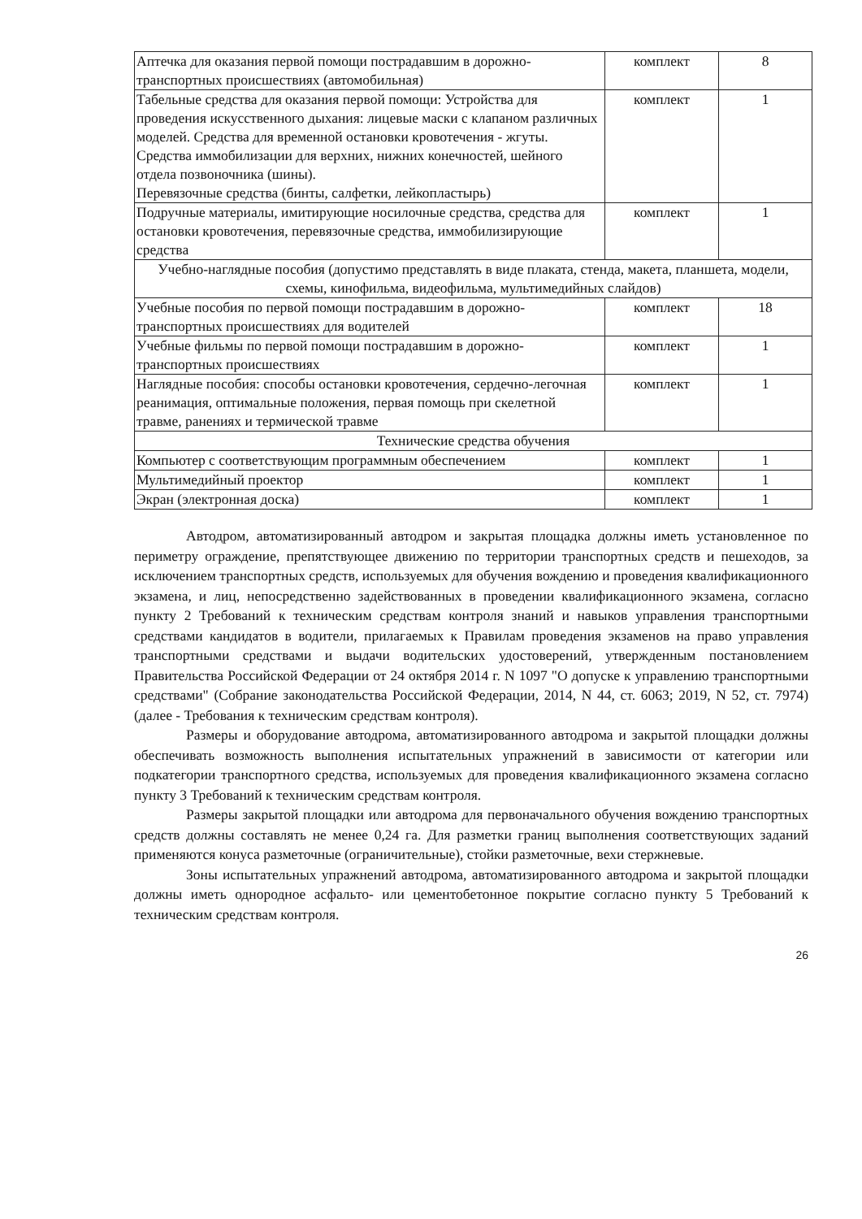| Аптечка для оказания первой помощи пострадавшим в дорожно-транспортных происшествиях (автомобильная) | комплект | 8 |
| Табельные средства для оказания первой помощи: Устройства для проведения искусственного дыхания: лицевые маски с клапаном различных моделей. Средства для временной остановки кровотечения - жгуты. Средства иммобилизации для верхних, нижних конечностей, шейного отдела позвоночника (шины). Перевязочные средства (бинты, салфетки, лейкопластырь) | комплект | 1 |
| Подручные материалы, имитирующие носилочные средства, средства для остановки кровотечения, перевязочные средства, иммобилизирующие средства | комплект | 1 |
| Учебно-наглядные пособия (допустимо представлять в виде плаката, стенда, макета, планшета, модели, схемы, кинофильма, видеофильма, мультимедийных слайдов) | | |
| Учебные пособия по первой помощи пострадавшим в дорожно-транспортных происшествиях для водителей | комплект | 18 |
| Учебные фильмы по первой помощи пострадавшим в дорожно-транспортных происшествиях | комплект | 1 |
| Наглядные пособия: способы остановки кровотечения, сердечно-легочная реанимация, оптимальные положения, первая помощь при скелетной травме, ранениях и термической травме | комплект | 1 |
| Технические средства обучения | | |
| Компьютер с соответствующим программным обеспечением | комплект | 1 |
| Мультимедийный проектор | комплект | 1 |
| Экран (электронная доска) | комплект | 1 |
Автодром, автоматизированный автодром и закрытая площадка должны иметь установленное по периметру ограждение, препятствующее движению по территории транспортных средств и пешеходов, за исключением транспортных средств, используемых для обучения вождению и проведения квалификационного экзамена, и лиц, непосредственно задействованных в проведении квалификационного экзамена, согласно пункту 2 Требований к техническим средствам контроля знаний и навыков управления транспортными средствами кандидатов в водители, прилагаемых к Правилам проведения экзаменов на право управления транспортными средствами и выдачи водительских удостоверений, утвержденным постановлением Правительства Российской Федерации от 24 октября 2014 г. N 1097 "О допуске к управлению транспортными средствами" (Собрание законодательства Российской Федерации, 2014, N 44, ст. 6063; 2019, N 52, ст. 7974) (далее - Требования к техническим средствам контроля).
Размеры и оборудование автодрома, автоматизированного автодрома и закрытой площадки должны обеспечивать возможность выполнения испытательных упражнений в зависимости от категории или подкатегории транспортного средства, используемых для проведения квалификационного экзамена согласно пункту 3 Требований к техническим средствам контроля.
Размеры закрытой площадки или автодрома для первоначального обучения вождению транспортных средств должны составлять не менее 0,24 га. Для разметки границ выполнения соответствующих заданий применяются конуса разметочные (ограничительные), стойки разметочные, вехи стержневые.
Зоны испытательных упражнений автодрома, автоматизированного автодрома и закрытой площадки должны иметь однородное асфальто- или цементобетонное покрытие согласно пункту 5 Требований к техническим средствам контроля.
26